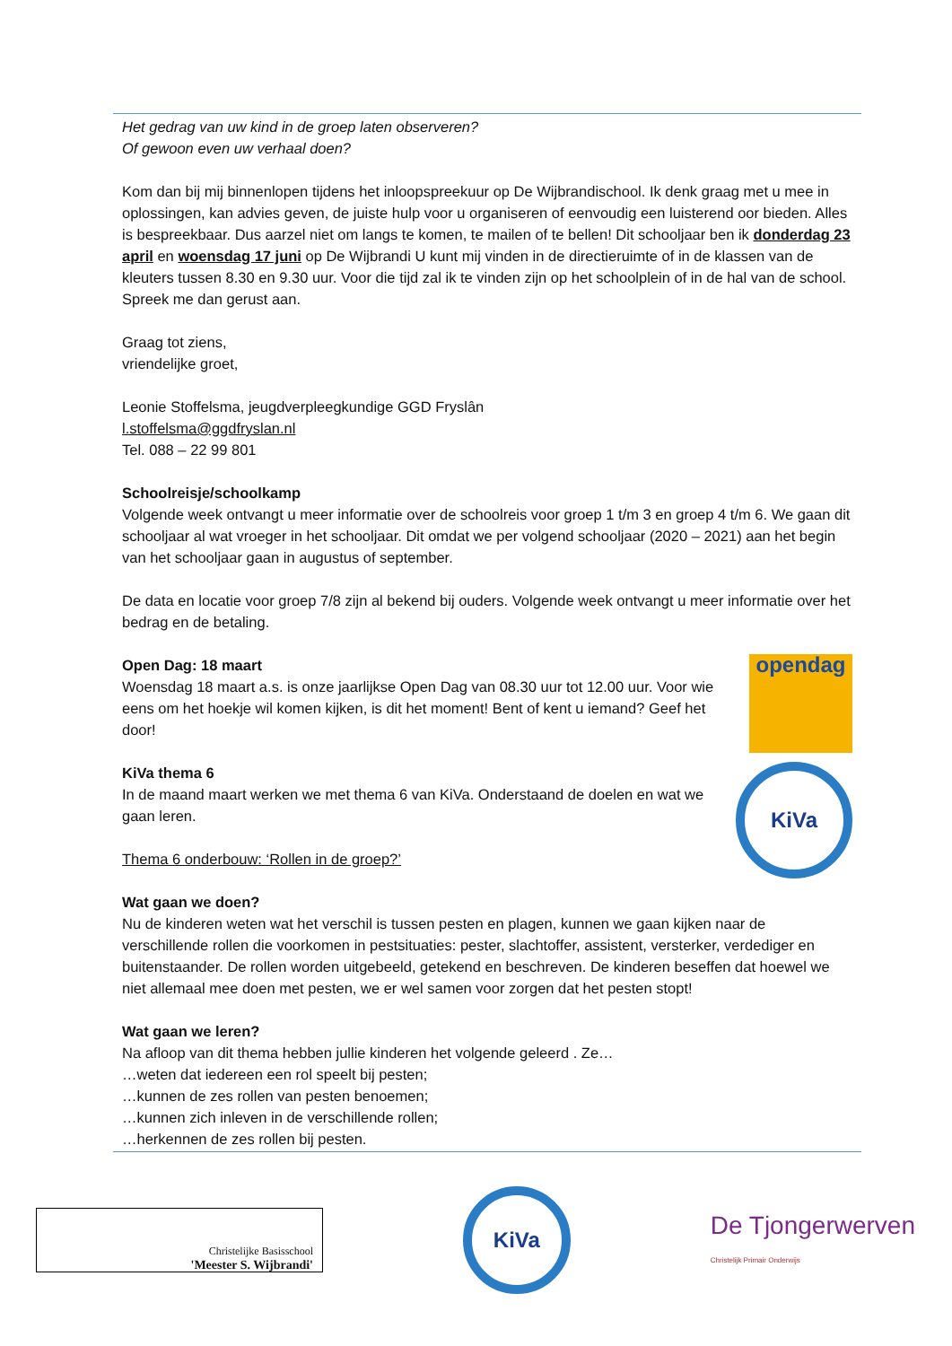Het gedrag van uw kind in de groep laten observeren?
Of gewoon even uw verhaal doen?
Kom dan bij mij binnenlopen tijdens het inloopspreekuur op De Wijbrandischool. Ik denk graag met u mee in oplossingen, kan advies geven, de juiste hulp voor u organiseren of eenvoudig een luisterend oor bieden. Alles is bespreekbaar. Dus aarzel niet om langs te komen, te mailen of te bellen! Dit schooljaar ben ik donderdag 23 april en woensdag 17 juni op De Wijbrandi U kunt mij vinden in de directieruimte of in de klassen van de kleuters tussen 8.30 en 9.30 uur. Voor die tijd zal ik te vinden zijn op het schoolplein of in de hal van de school. Spreek me dan gerust aan.
Graag tot ziens,
vriendelijke groet,
Leonie Stoffelsma, jeugdverpleegkundige GGD Fryslân
l.stoffelsma@ggdfryslan.nl
Tel. 088 – 22 99 801
Schoolreisje/schoolkamp
Volgende week ontvangt u meer informatie over de schoolreis voor groep 1 t/m 3 en groep 4 t/m 6. We gaan dit schooljaar al wat vroeger in het schooljaar. Dit omdat we per volgend schooljaar (2020 – 2021) aan het begin van het schooljaar gaan in augustus of september.
De data en locatie voor groep 7/8 zijn al bekend bij ouders. Volgende week ontvangt u meer informatie over het bedrag en de betaling.
Open Dag: 18 maart
Woensdag 18 maart a.s. is onze jaarlijkse Open Dag van 08.30 uur tot 12.00 uur. Voor wie eens om het hoekje wil komen kijken, is dit het moment! Bent of kent u iemand? Geef het door!
opendag
KiVa thema 6
In de maand maart werken we met thema 6 van KiVa. Onderstaand de doelen en wat we gaan leren.
Thema 6 onderbouw: ‘Rollen in de groep?’
KiVa
Wat gaan we doen?
Nu de kinderen weten wat het verschil is tussen pesten en plagen, kunnen we gaan kijken naar de verschillende rollen die voorkomen in pestsituaties: pester, slachtoffer, assistent, versterker, verdediger en buitenstaander. De rollen worden uitgebeeld, getekend en beschreven. De kinderen beseffen dat hoewel we niet allemaal mee doen met pesten, we er wel samen voor zorgen dat het pesten stopt!
Wat gaan we leren?
Na afloop van dit thema hebben jullie kinderen het volgende geleerd . Ze…
…weten dat iedereen een rol speelt bij pesten;
…kunnen de zes rollen van pesten benoemen;
…kunnen zich inleven in de verschillende rollen;
…herkennen de zes rollen bij pesten.
Christelijke Basisschool
'Meester S. Wijbrandi'
KiVa
De Tjongerwerven
Christelijk Primair Onderwijs